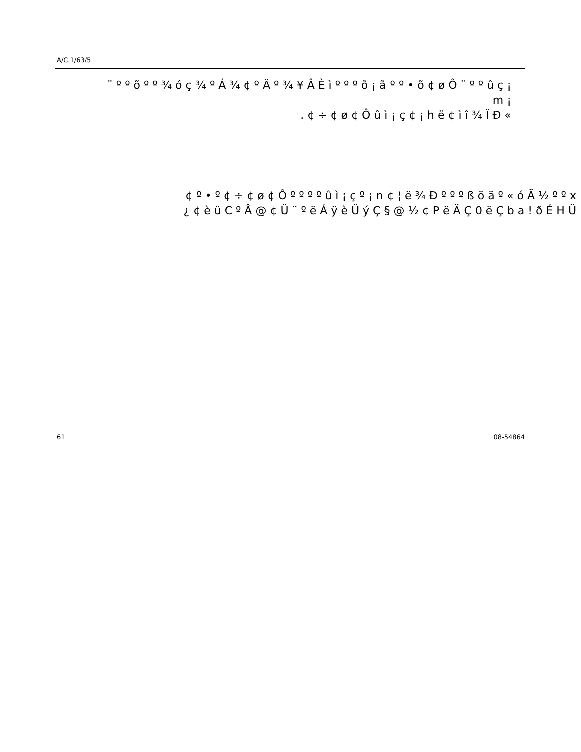A/C.1/63/5
¨ º º õ º º ¾ ó ç ¾ º Á ¾ ¢ º Ä º ¾ ¥ Â È ì º º º õ ¡ ã º º • õ ¢ ø Ô ¨ º º û ç ¡ m ¡
. ¢ ÷ ¢ ø ¢ Ô û ì ¡ ç ¢ ¡ h ë ¢ ì î ¾ Ï Ð «
¢ º • º ¢ ÷ ¢ ø ¢ Ô º º º º û ì ¡ ç º ¡ n ¢ ¦ ë ¾ Ð º º º ß õ ã º « ó Ã ½ º º x
¿ ¢ è ü C º Â @ ¢ Ü ¨ º ë Á ÿ è Ü ý Ç § @ ½ ¢ P ë Ä Ç 0 ë Ç b a ! ð É H Ü
61 08-54864